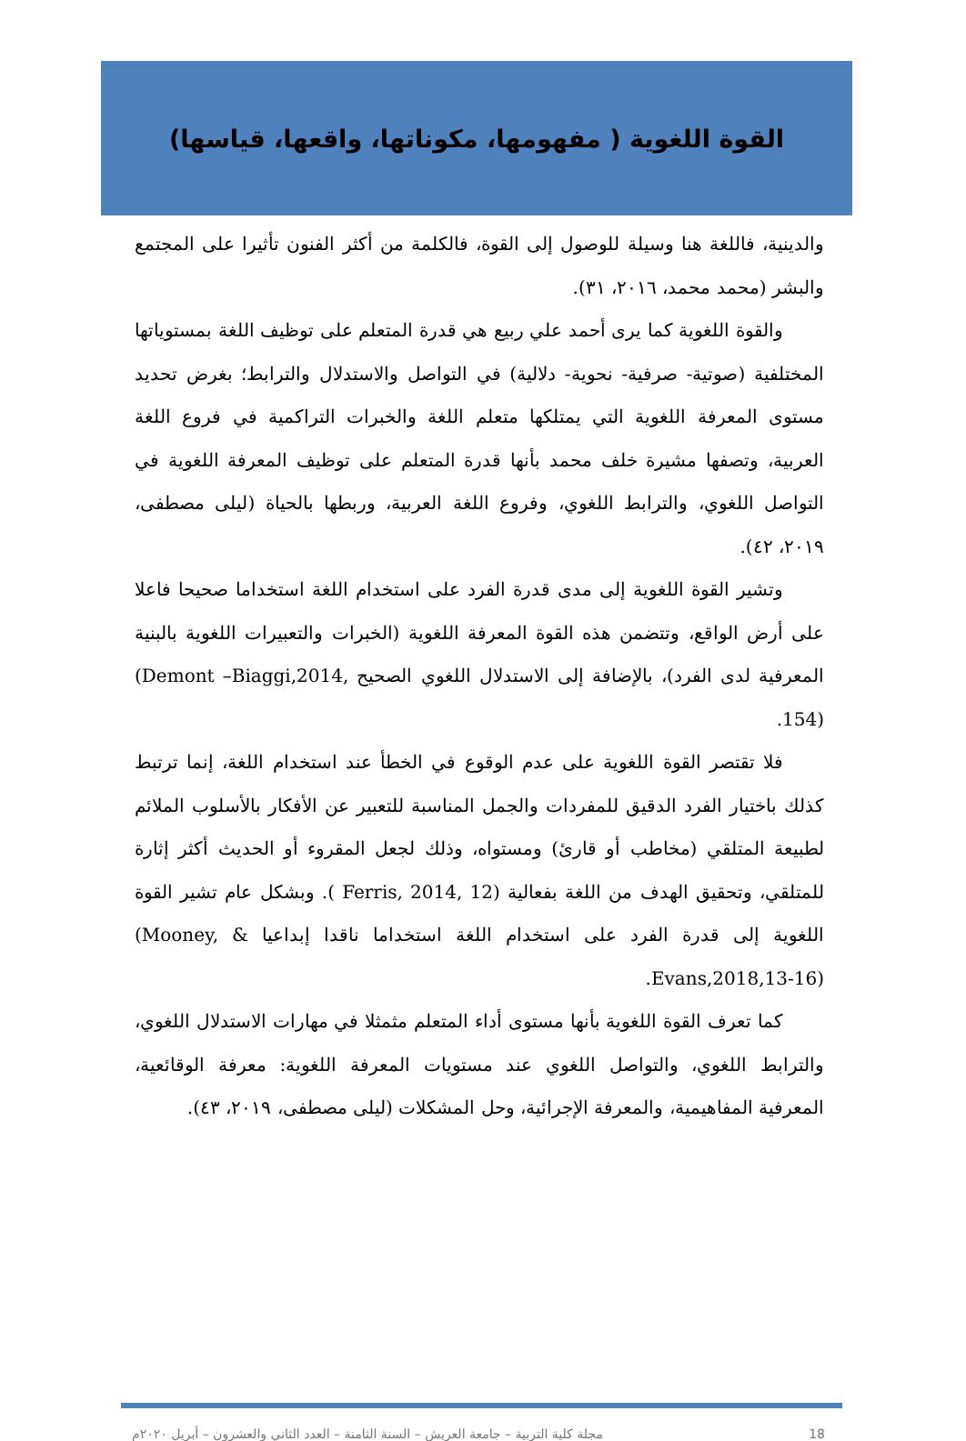القوة اللغوية ( مفهومها، مكوناتها، واقعها، قياسها)
والدينية، فاللغة هنا وسيلة للوصول إلى القوة، فالكلمة من أكثر الفنون تأثيرا على المجتمع والبشر (محمد محمد، ٢٠١٦، ٣١).
والقوة اللغوية كما يرى أحمد علي ربيع هي قدرة المتعلم على توظيف اللغة بمستوياتها المختلفية (صوتية- صرفية- نحوية- دلالية) في التواصل والاستدلال والترابط؛ بغرض تحديد مستوى المعرفة اللغوية التي يمتلكها متعلم اللغة والخبرات التراكمية في فروع اللغة العربية، وتصفها مشيرة خلف محمد بأنها قدرة المتعلم على توظيف المعرفة اللغوية في التواصل اللغوي، والترابط اللغوي، وفروع اللغة العربية، وربطها بالحياة (ليلى مصطفى، ٢٠١٩، ٤٢).
وتشير القوة اللغوية إلى مدى قدرة الفرد على استخدام اللغة استخداما صحيحا فاعلا على أرض الواقع، وتتضمن هذه القوة المعرفة اللغوية (الخبرات والتعبيرات اللغوية بالبنية المعرفية لدى الفرد)، بالإضافة إلى الاستدلال اللغوي الصحيح (Demont –Biaggi,2014, 154).
فلا تقتصر القوة اللغوية على عدم الوقوع في الخطأ عند استخدام اللغة، إنما ترتبط كذلك باختيار الفرد الدقيق للمفردات والجمل المناسبة للتعبير عن الأفكار بالأسلوب الملائم لطبيعة المتلقي (مخاطب أو قارئ) ومستواه، وذلك لجعل المقروء أو الحديث أكثر إثارة للمتلقي، وتحقيق الهدف من اللغة بفعالية ( Ferris, 2014, 12). وبشكل عام تشير القوة اللغوية إلى قدرة الفرد على استخدام اللغة استخداما ناقدا إبداعيا (Mooney, & Evans,2018,13-16).
كما تعرف القوة اللغوية بأنها مستوى أداء المتعلم مثمثلا في مهارات الاستدلال اللغوي، والترابط اللغوي، والتواصل اللغوي عند مستويات المعرفة اللغوية: معرفة الوقائعية، المعرفية المفاهيمية، والمعرفة الإجرائية، وحل المشكلات (ليلى مصطفى، ٢٠١٩، ٤٣).
مجلة كلية التربية – جامعة العريش – السنة الثامنة – العدد الثاني والعشرون – أبريل ٢٠٢٠م 18